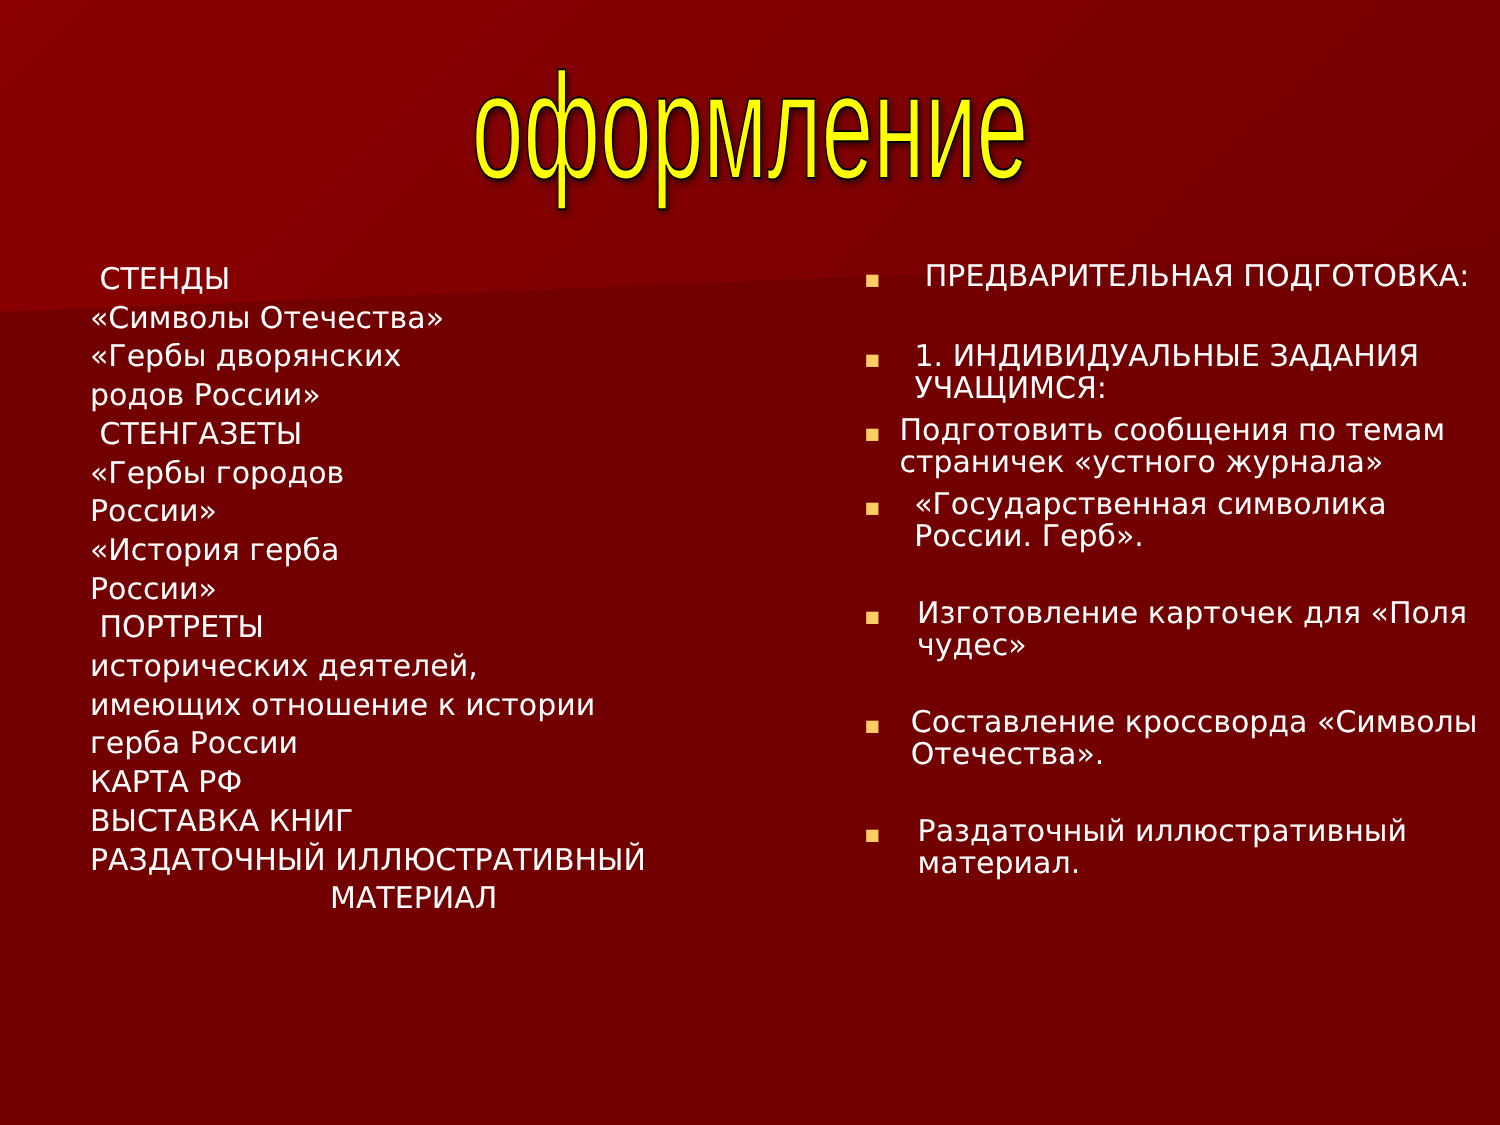оформление
СТЕНДЫ
«Символы Отечества»
«Гербы дворянских
родов России»
СТЕНГАЗЕТЫ
«Гербы городов
России»
«История герба
России»
ПОРТРЕТЫ
исторических деятелей,
имеющих отношение к истории
герба России
КАРТА РФ
ВЫСТАВКА КНИГ
РАЗДАТОЧНЫЙ ИЛЛЮСТРАТИВНЫЙ
МАТЕРИАЛ
■ ПРЕДВАРИТЕЛЬНАЯ ПОДГОТОВКА:
■ 1. ИНДИВИДУАЛЬНЫЕ ЗАДАНИЯ УЧАЩИМСЯ:
■ Подготовить сообщения по темам страничек «устного журнала»
■ «Государственная символика России. Герб».
■ Изготовление карточек для «Поля чудес»
■ Составление кроссворда «Символы Отечества».
■ Раздаточный иллюстративный материал.